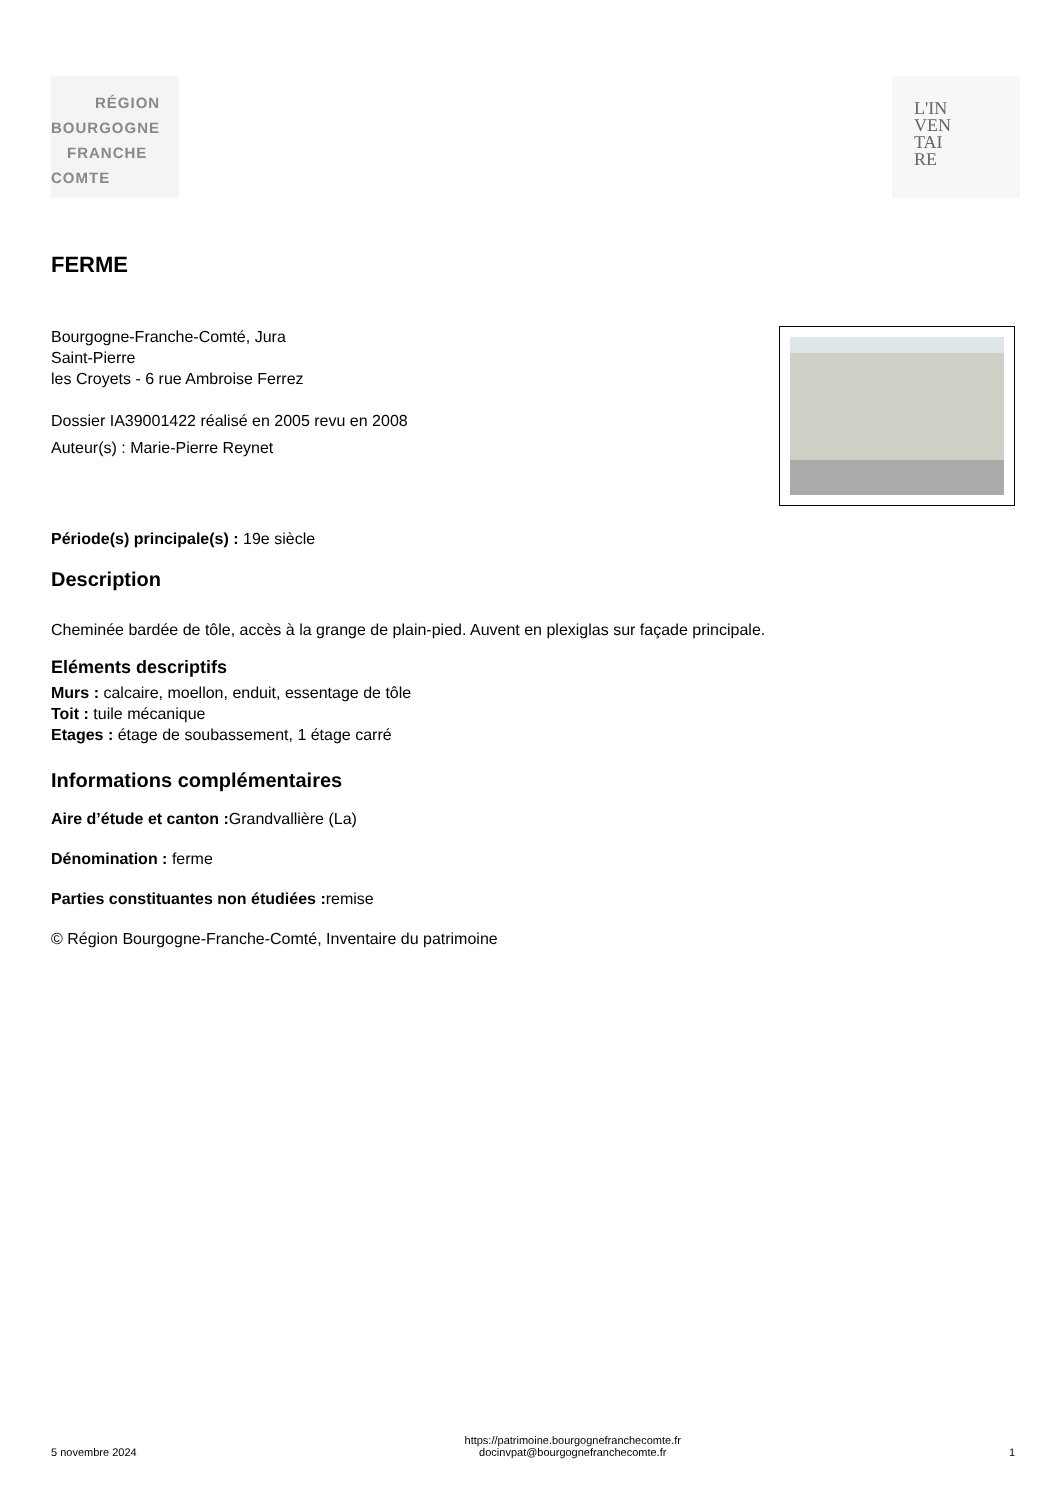RÉGION
BOURGOGNE
FRANCHE
COMTE
L'IN
VEN
TAI
RE
FERME
Bourgogne-Franche-Comté, Jura
Saint-Pierre
les Croyets - 6 rue Ambroise Ferrez
Dossier IA39001422 réalisé en 2005 revu en 2008
Auteur(s) : Marie-Pierre Reynet
Période(s) principale(s) : 19e siècle
Description
Cheminée bardée de tôle, accès à la grange de plain-pied. Auvent en plexiglas sur façade principale.
Eléments descriptifs
Murs : calcaire, moellon, enduit, essentage de tôle
Toit : tuile mécanique
Etages : étage de soubassement, 1 étage carré
Informations complémentaires
Aire d’étude et canton : Grandvallière (La)
Dénomination : ferme
Parties constituantes non étudiées : remise
© Région Bourgogne-Franche-Comté, Inventaire du patrimoine
5 novembre 2024 https://patrimoine.bourgognefranchecomte.fr
docinvpat@bourgognefranchecomte.fr 1